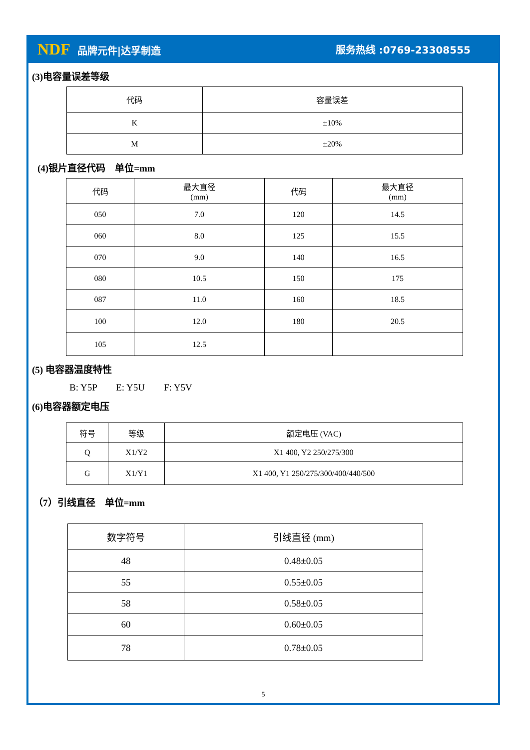NDF 品牌元件|达孚制造 服务热线 :0769-23308555
(3)电容量误差等级
| 代码 | 容量误差 |
| --- | --- |
| K | ±10% |
| M | ±20% |
(4)银片直径代码　单位=mm
| 代码 | 最大直径 (mm) | 代码 | 最大直径 (mm) |
| --- | --- | --- | --- |
| 050 | 7.0 | 120 | 14.5 |
| 060 | 8.0 | 125 | 15.5 |
| 070 | 9.0 | 140 | 16.5 |
| 080 | 10.5 | 150 | 175 |
| 087 | 11.0 | 160 | 18.5 |
| 100 | 12.0 | 180 | 20.5 |
| 105 | 12.5 | | |
(5) 电容器温度特性
B: Y5P　　E: Y5U　　F: Y5V
(6)电容器额定电压
| 符号 | 等级 | 额定电压 (VAC) |
| --- | --- | --- |
| Q | X1/Y2 | X1 400, Y2 250/275/300 |
| G | X1/Y1 | X1 400, Y1 250/275/300/400/440/500 |
（7）引线直径　单位=mm
| 数字符号 | 引线直径 (mm) |
| --- | --- |
| 48 | 0.48±0.05 |
| 55 | 0.55±0.05 |
| 58 | 0.58±0.05 |
| 60 | 0.60±0.05 |
| 78 | 0.78±0.05 |
5